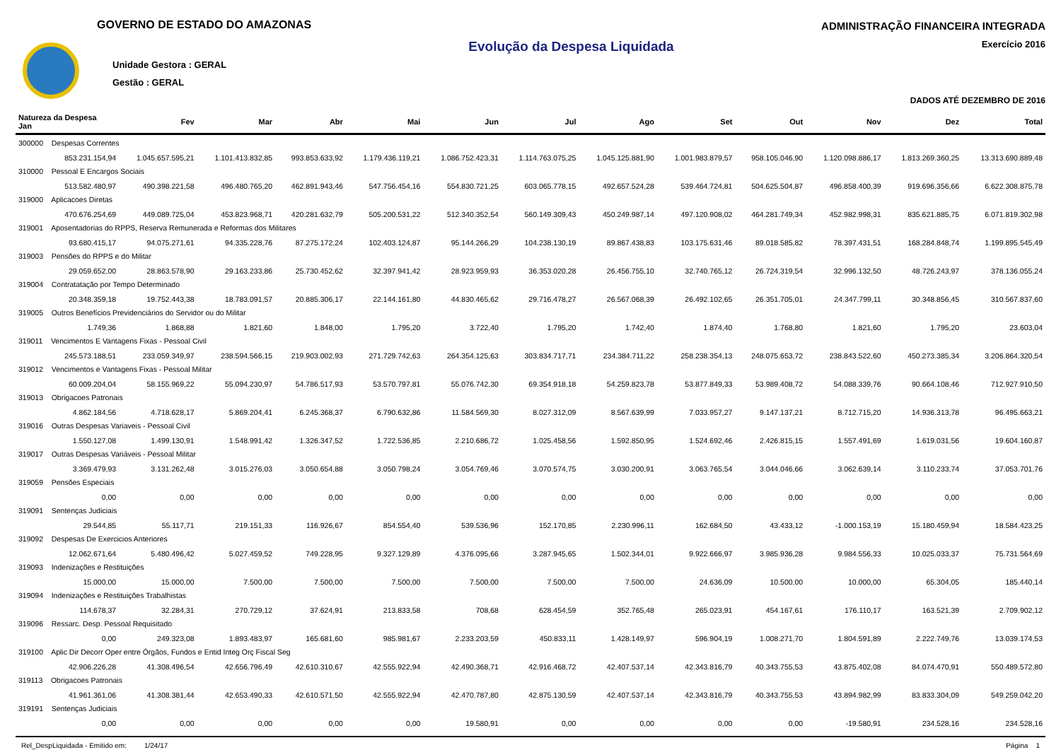GOVERNO DE ESTADO DO AMAZONAS
Unidade Gestora : GERAL
Gestão : GERAL
Evolução da Despesa Liquidada
ADMINISTRAÇÃO FINANCEIRA INTEGRADA
Exercício 2016
DADOS ATÉ DEZEMBRO DE 2016
| Natureza da Despesa Jan | Fev | Mar | Abr | Mai | Jun | Jul | Ago | Set | Out | Nov | Dez | Total |
| --- | --- | --- | --- | --- | --- | --- | --- | --- | --- | --- | --- | --- |
| 300000 Despesas Correntes | | | | | | | | | | | | |
| 853.231.154,94 | 1.045.657.595,21 | 1.101.413.832,85 | 993.853.633,92 | 1.179.436.119,21 | 1.086.752.423,31 | 1.114.763.075,25 | 1.045.125.881,90 | 1.001.983.879,57 | 958.105.046,90 | 1.120.098.886,17 | 1.813.269.360,25 | 13.313.690.889,48 |
| 310000 Pessoal E Encargos Sociais | | | | | | | | | | | | |
| 513.582.480,97 | 490.398.221,58 | 496.480.765,20 | 462.891.943,46 | 547.756.454,16 | 554.830.721,25 | 603.065.778,15 | 492.657.524,28 | 539.464.724,81 | 504.625.504,87 | 496.858.400,39 | 919.696.356,66 | 6.622.308.875,78 |
| 319000 Aplicacoes Diretas | | | | | | | | | | | | |
| 470.676.254,69 | 449.089.725,04 | 453.823.968,71 | 420.281.632,79 | 505.200.531,22 | 512.340.352,54 | 560.149.309,43 | 450.249.987,14 | 497.120.908,02 | 464.281.749,34 | 452.982.998,31 | 835.621.885,75 | 6.071.819.302,98 |
| 319001 Aposentadorias do RPPS, Reserva Remunerada e Reformas dos Militares | | | | | | | | | | | | |
| 93.680.415,17 | 94.075.271,61 | 94.335.228,76 | 87.275.172,24 | 102.403.124,87 | 95.144.266,29 | 104.238.130,19 | 89.867.438,83 | 103.175.631,46 | 89.018.585,82 | 78.397.431,51 | 168.284.848,74 | 1.199.895.545,49 |
| 319003 Pensões do RPPS e do Militar | | | | | | | | | | | | |
| 29.059.652,00 | 28.863.578,90 | 29.163.233,86 | 25.730.452,62 | 32.397.941,42 | 28.923.959,93 | 36.353.020,28 | 26.456.755,10 | 32.740.765,12 | 26.724.319,54 | 32.996.132,50 | 48.726.243,97 | 378.136.055,24 |
| 319004 Contratatação por Tempo Determinado | | | | | | | | | | | | |
| 20.348.359,18 | 19.752.443,38 | 18.783.091,57 | 20.885.306,17 | 22.144.161,80 | 44.830.465,62 | 29.716.478,27 | 26.567.068,39 | 26.492.102,65 | 26.351.705,01 | 24.347.799,11 | 30.348.856,45 | 310.567.837,60 |
| 319005 Outros Benefícios Previdenciários do Servidor ou do Militar | | | | | | | | | | | | |
| 1.749,36 | 1.868,88 | 1.821,60 | 1.848,00 | 1.795,20 | 3.722,40 | 1.795,20 | 1.742,40 | 1.874,40 | 1.768,80 | 1.821,60 | 1.795,20 | 23.603,04 |
| 319011 Vencimentos E Vantagens Fixas - Pessoal Civil | | | | | | | | | | | | |
| 245.573.188,51 | 233.059.349,97 | 238.594.566,15 | 219.903.002,93 | 271.729.742,63 | 264.354.125,63 | 303.834.717,71 | 234.384.711,22 | 258.238.354,13 | 248.075.653,72 | 238.843.522,60 | 450.273.385,34 | 3.206.864.320,54 |
| 319012 Vencimentos e Vantagens Fixas - Pessoal Militar | | | | | | | | | | | | |
| 60.009.204,04 | 58.155.969,22 | 55.094.230,97 | 54.786.517,93 | 53.570.797,81 | 55.076.742,30 | 69.354.918,18 | 54.259.823,78 | 53.877.849,33 | 53.989.408,72 | 54.088.339,76 | 90.664.108,46 | 712.927.910,50 |
| 319013 Obrigacoes Patronais | | | | | | | | | | | | |
| 4.862.184,56 | 4.718.628,17 | 5.869.204,41 | 6.245.368,37 | 6.790.632,86 | 11.584.569,30 | 8.027.312,09 | 8.567.639,99 | 7.033.957,27 | 9.147.137,21 | 8.712.715,20 | 14.936.313,78 | 96.495.663,21 |
| 319016 Outras Despesas Variaveis - Pessoal Civil | | | | | | | | | | | | |
| 1.550.127,08 | 1.499.130,91 | 1.548.991,42 | 1.326.347,52 | 1.722.536,85 | 2.210.686,72 | 1.025.458,56 | 1.592.850,95 | 1.524.692,46 | 2.426.815,15 | 1.557.491,69 | 1.619.031,56 | 19.604.160,87 |
| 319017 Outras Despesas Variáveis - Pessoal Militar | | | | | | | | | | | | |
| 3.369.479,93 | 3.131.262,48 | 3.015.276,03 | 3.050.654,88 | 3.050.798,24 | 3.054.769,46 | 3.070.574,75 | 3.030.200,91 | 3.063.765,54 | 3.044.046,66 | 3.062.639,14 | 3.110.233,74 | 37.053.701,76 |
| 319059 Pensões Especiais | | | | | | | | | | | | |
| 0,00 | 0,00 | 0,00 | 0,00 | 0,00 | 0,00 | 0,00 | 0,00 | 0,00 | 0,00 | 0,00 | 0,00 | 0,00 |
| 319091 Sentenças Judiciais | | | | | | | | | | | | |
| 29.544,85 | 55.117,71 | 219.151,33 | 116.926,67 | 854.554,40 | 539.536,96 | 152.170,85 | 2.230.996,11 | 162.684,50 | 43.433,12 | -1.000.153,19 | 15.180.459,94 | 18.584.423,25 |
| 319092 Despesas De Exercicios Anteriores | | | | | | | | | | | | |
| 12.062.671,64 | 5.480.496,42 | 5.027.459,52 | 749.228,95 | 9.327.129,89 | 4.376.095,66 | 3.287.945,65 | 1.502.344,01 | 9.922.666,97 | 3.985.936,28 | 9.984.556,33 | 10.025.033,37 | 75.731.564,69 |
| 319093 Indenizações e Restituições | | | | | | | | | | | | |
| 15.000,00 | 15.000,00 | 7.500,00 | 7.500,00 | 7.500,00 | 7.500,00 | 7.500,00 | 7.500,00 | 24.636,09 | 10.500,00 | 10.000,00 | 65.304,05 | 185.440,14 |
| 319094 Indenizações e Restituições Trabalhistas | | | | | | | | | | | | |
| 114.678,37 | 32.284,31 | 270.729,12 | 37.624,91 | 213.833,58 | 708,68 | 628.454,59 | 352.765,48 | 265.023,91 | 454.167,61 | 176.110,17 | 163.521,39 | 2.709.902,12 |
| 319096 Ressarc. Desp. Pessoal Requisitado | | | | | | | | | | | | |
| 0,00 | 249.323,08 | 1.893.483,97 | 165.681,60 | 985.981,67 | 2.233.203,59 | 450.833,11 | 1.428.149,97 | 596.904,19 | 1.008.271,70 | 1.804.591,89 | 2.222.749,76 | 13.039.174,53 |
| 319100 Aplic Dir Decorr Oper entre Órgãos, Fundos e Entid Integ Orç Fiscal Seg | | | | | | | | | | | | |
| 42.906.226,28 | 41.308.496,54 | 42.656.796,49 | 42.610.310,67 | 42.555.922,94 | 42.490.368,71 | 42.916.468,72 | 42.407.537,14 | 42.343.816,79 | 40.343.755,53 | 43.875.402,08 | 84.074.470,91 | 550.489.572,80 |
| 319113 Obrigacoes Patronais | | | | | | | | | | | | |
| 41.961.361,06 | 41.308.381,44 | 42.653.490,33 | 42.610.571,50 | 42.555.922,94 | 42.470.787,80 | 42.875.130,59 | 42.407.537,14 | 42.343.816,79 | 40.343.755,53 | 43.894.982,99 | 83.833.304,09 | 549.259.042,20 |
| 319191 Sentenças Judiciais | | | | | | | | | | | | |
| 0,00 | 0,00 | 0,00 | 0,00 | 0,00 | 19.580,91 | 0,00 | 0,00 | 0,00 | 0,00 | -19.580,91 | 234.528,16 | 234.528,16 |
Rel_DespLiquidada - Emitido em: 1/24/17 Página 1